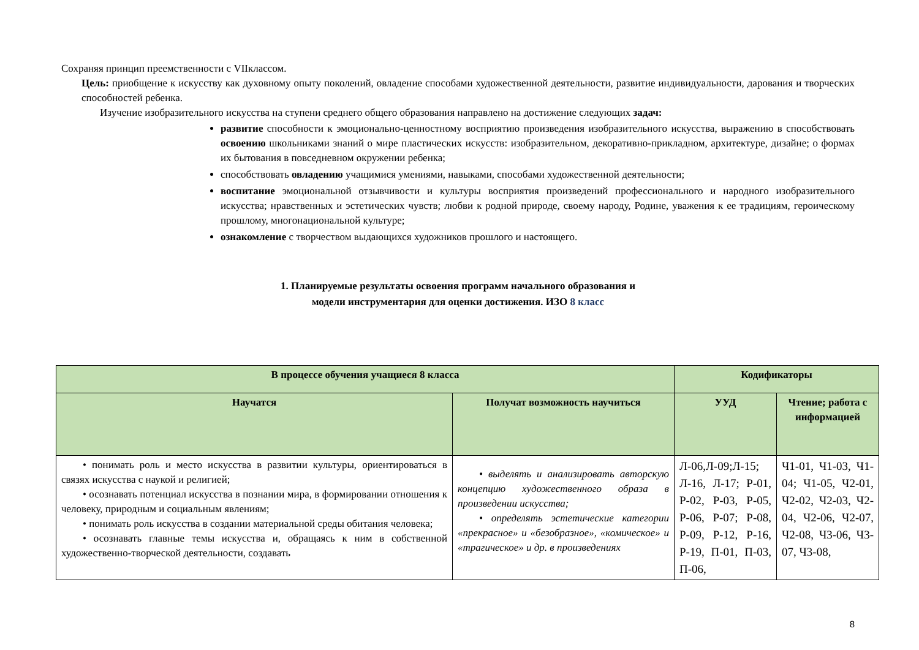Сохраняя принцип преемственности с VIIклассом.
Цель: приобщение к искусству как духовному опыту поколений, овладение способами художественной деятельности, развитие индивидуальности, дарования и творческих способностей ребенка.
Изучение изобразительного искусства на ступени среднего общего образования направлено на достижение следующих задач:
развитие способности к эмоционально-ценностному восприятию произведения изобразительного искусства, выражению в способствовать освоению школьниками знаний о мире пластических искусств: изобразительном, декоративно-прикладном, архитектуре, дизайне; о формах их бытования в повседневном окружении ребенка;
способствовать овладению учащимися умениями, навыками, способами художественной деятельности;
воспитание эмоциональной отзывчивости и культуры восприятия произведений профессионального и народного изобразительного искусства; нравственных и эстетических чувств; любви к родной природе, своему народу, Родине, уважения к ее традициям, героическому прошлому, многонациональной культуре;
ознакомление с творчеством выдающихся художников прошлого и настоящего.
1. Планируемые результаты освоения программ начального образования и
модели инструментария для оценки достижения. ИЗО 8 класс
| В процессе обучения учащиеся 8 класса | | Кодификаторы | |
| --- | --- | --- | --- |
| Научатся | Получат возможность научиться | УУД | Чтение; работа с информацией |
| • понимать роль и место искусства в развитии культуры, ориентироваться в связях искусства с наукой и религией; • осознавать потенциал искусства в познании мира, в формировании отношения к человеку, природным и социальным явлениям; • понимать роль искусства в создании материальной среды обитания человека; • осознавать главные темы искусства и, обращаясь к ним в собственной художественно-творческой деятельности, создавать | • выделять и анализировать авторскую концепцию художественного образа в произведении искусства; • определять эстетические категории «прекрасное» и «безобразное», «комическое» и «трагическое» и др. в произведениях | Л-06,Л-09;Л-15; Л-16, Л-17; Р-01, Р-02, Р-03, Р-05, Р-06, Р-07; Р-08, Р-09, Р-12, Р-16, Р-19, П-01, П-03, П-06, | Ч1-01, Ч1-03, Ч1-04; Ч1-05, Ч2-01, Ч2-02, Ч2-03, Ч2-04, Ч2-06, Ч2-07, Ч2-08, Ч3-06, Ч3-07, Ч3-08, |
8